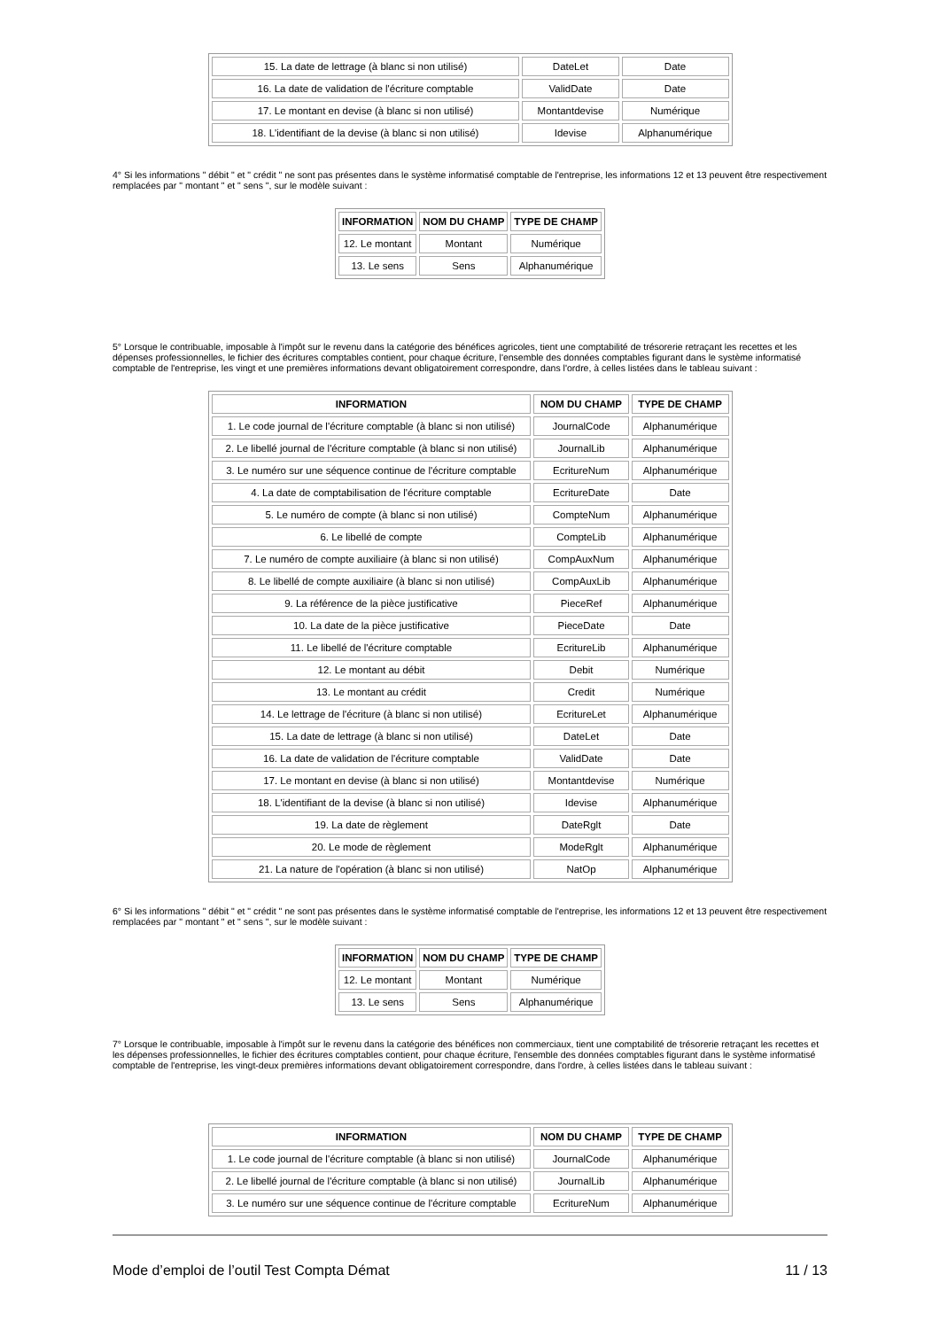| 15. La date de lettrage (à blanc si non utilisé) | DateLet | Date |
| 16. La date de validation de l'écriture comptable | ValidDate | Date |
| 17. Le montant en devise (à blanc si non utilisé) | Montantdevise | Numérique |
| 18. L'identifiant de la devise (à blanc si non utilisé) | Idevise | Alphanumérique |
4° Si les informations " débit " et " crédit " ne sont pas présentes dans le système informatisé comptable de l'entreprise, les informations 12 et 13 peuvent être respectivement remplacées par " montant " et " sens ", sur le modèle suivant :
| INFORMATION | NOM DU CHAMP | TYPE DE CHAMP |
| --- | --- | --- |
| 12. Le montant | Montant | Numérique |
| 13. Le sens | Sens | Alphanumérique |
5° Lorsque le contribuable, imposable à l'impôt sur le revenu dans la catégorie des bénéfices agricoles, tient une comptabilité de trésorerie retraçant les recettes et les dépenses professionnelles, le fichier des écritures comptables contient, pour chaque écriture, l'ensemble des données comptables figurant dans le système informatisé comptable de l'entreprise, les vingt et une premières informations devant obligatoirement correspondre, dans l'ordre, à celles listées dans le tableau suivant :
| INFORMATION | NOM DU CHAMP | TYPE DE CHAMP |
| --- | --- | --- |
| 1. Le code journal de l'écriture comptable (à blanc si non utilisé) | JournalCode | Alphanumérique |
| 2. Le libellé journal de l'écriture comptable (à blanc si non utilisé) | JournalLib | Alphanumérique |
| 3. Le numéro sur une séquence continue de l'écriture comptable | EcritureNum | Alphanumérique |
| 4. La date de comptabilisation de l'écriture comptable | EcritureDate | Date |
| 5. Le numéro de compte (à blanc si non utilisé) | CompteNum | Alphanumérique |
| 6. Le libellé de compte | CompteLib | Alphanumérique |
| 7. Le numéro de compte auxiliaire (à blanc si non utilisé) | CompAuxNum | Alphanumérique |
| 8. Le libellé de compte auxiliaire (à blanc si non utilisé) | CompAuxLib | Alphanumérique |
| 9. La référence de la pièce justificative | PieceRef | Alphanumérique |
| 10. La date de la pièce justificative | PieceDate | Date |
| 11. Le libellé de l'écriture comptable | EcritureLib | Alphanumérique |
| 12. Le montant au débit | Debit | Numérique |
| 13. Le montant au crédit | Credit | Numérique |
| 14. Le lettrage de l'écriture (à blanc si non utilisé) | EcritureLet | Alphanumérique |
| 15. La date de lettrage (à blanc si non utilisé) | DateLet | Date |
| 16. La date de validation de l'écriture comptable | ValidDate | Date |
| 17. Le montant en devise (à blanc si non utilisé) | Montantdevise | Numérique |
| 18. L'identifiant de la devise (à blanc si non utilisé) | Idevise | Alphanumérique |
| 19. La date de règlement | DateRglt | Date |
| 20. Le mode de règlement | ModeRglt | Alphanumérique |
| 21. La nature de l'opération (à blanc si non utilisé) | NatOp | Alphanumérique |
6° Si les informations " débit " et " crédit " ne sont pas présentes dans le système informatisé comptable de l'entreprise, les informations 12 et 13 peuvent être respectivement remplacées par " montant " et " sens ", sur le modèle suivant :
| INFORMATION | NOM DU CHAMP | TYPE DE CHAMP |
| --- | --- | --- |
| 12. Le montant | Montant | Numérique |
| 13. Le sens | Sens | Alphanumérique |
7° Lorsque le contribuable, imposable à l'impôt sur le revenu dans la catégorie des bénéfices non commerciaux, tient une comptabilité de trésorerie retraçant les recettes et les dépenses professionnelles, le fichier des écritures comptables contient, pour chaque écriture, l'ensemble des données comptables figurant dans le système informatisé comptable de l'entreprise, les vingt-deux premières informations devant obligatoirement correspondre, dans l'ordre, à celles listées dans le tableau suivant :
| INFORMATION | NOM DU CHAMP | TYPE DE CHAMP |
| --- | --- | --- |
| 1. Le code journal de l'écriture comptable (à blanc si non utilisé) | JournalCode | Alphanumérique |
| 2. Le libellé journal de l'écriture comptable (à blanc si non utilisé) | JournalLib | Alphanumérique |
| 3. Le numéro sur une séquence continue de l'écriture comptable | EcritureNum | Alphanumérique |
Mode d’emploi de l’outil Test Compta Démat 11 / 13